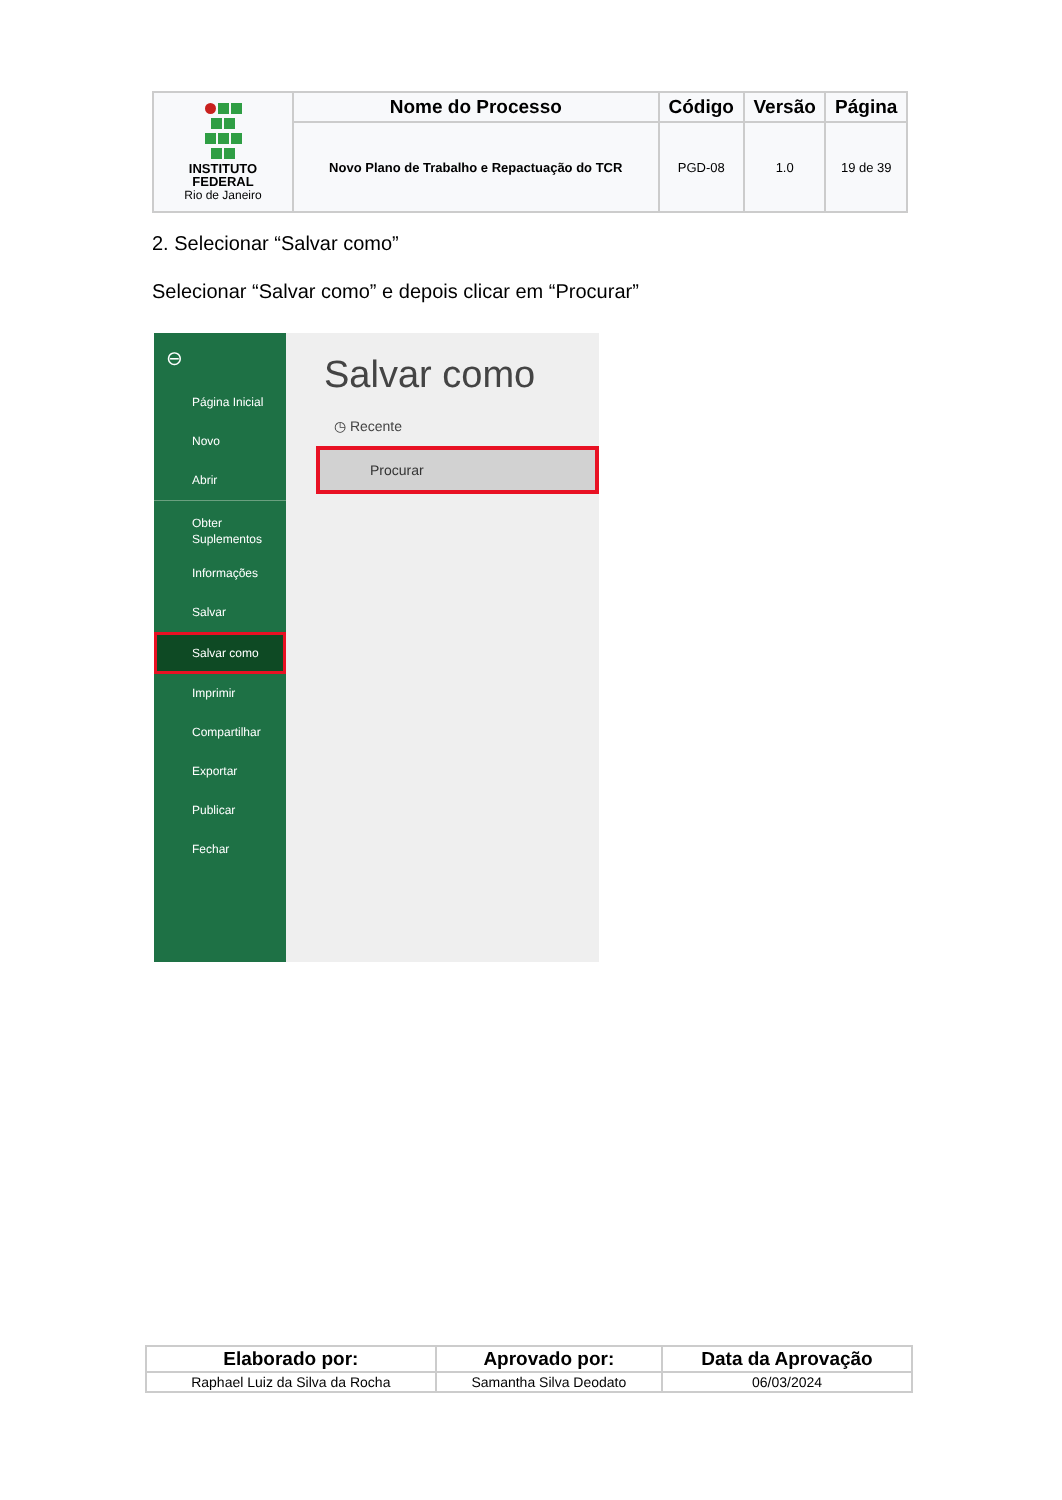| INSTITUTO FEDERAL Rio de Janeiro | Nome do Processo | Código | Versão | Página |
| | Novo Plano de Trabalho e Repactuação do TCR | PGD-08 | 1.0 | 19 de 39 |
2. Selecionar “Salvar como”
Selecionar “Salvar como” e depois clicar em “Procurar”
⊖
Página Inicial
Novo
Abrir
Obter
Suplementos
Informações
Salvar
Salvar como
Imprimir
Compartilhar
Exportar
Publicar
Fechar
Salvar como
◷ Recente
Procurar
| Elaborado por: | Aprovado por: | Data da Aprovação |
| --- | --- | --- |
| Raphael Luiz da Silva da Rocha | Samantha Silva Deodato | 06/03/2024 |